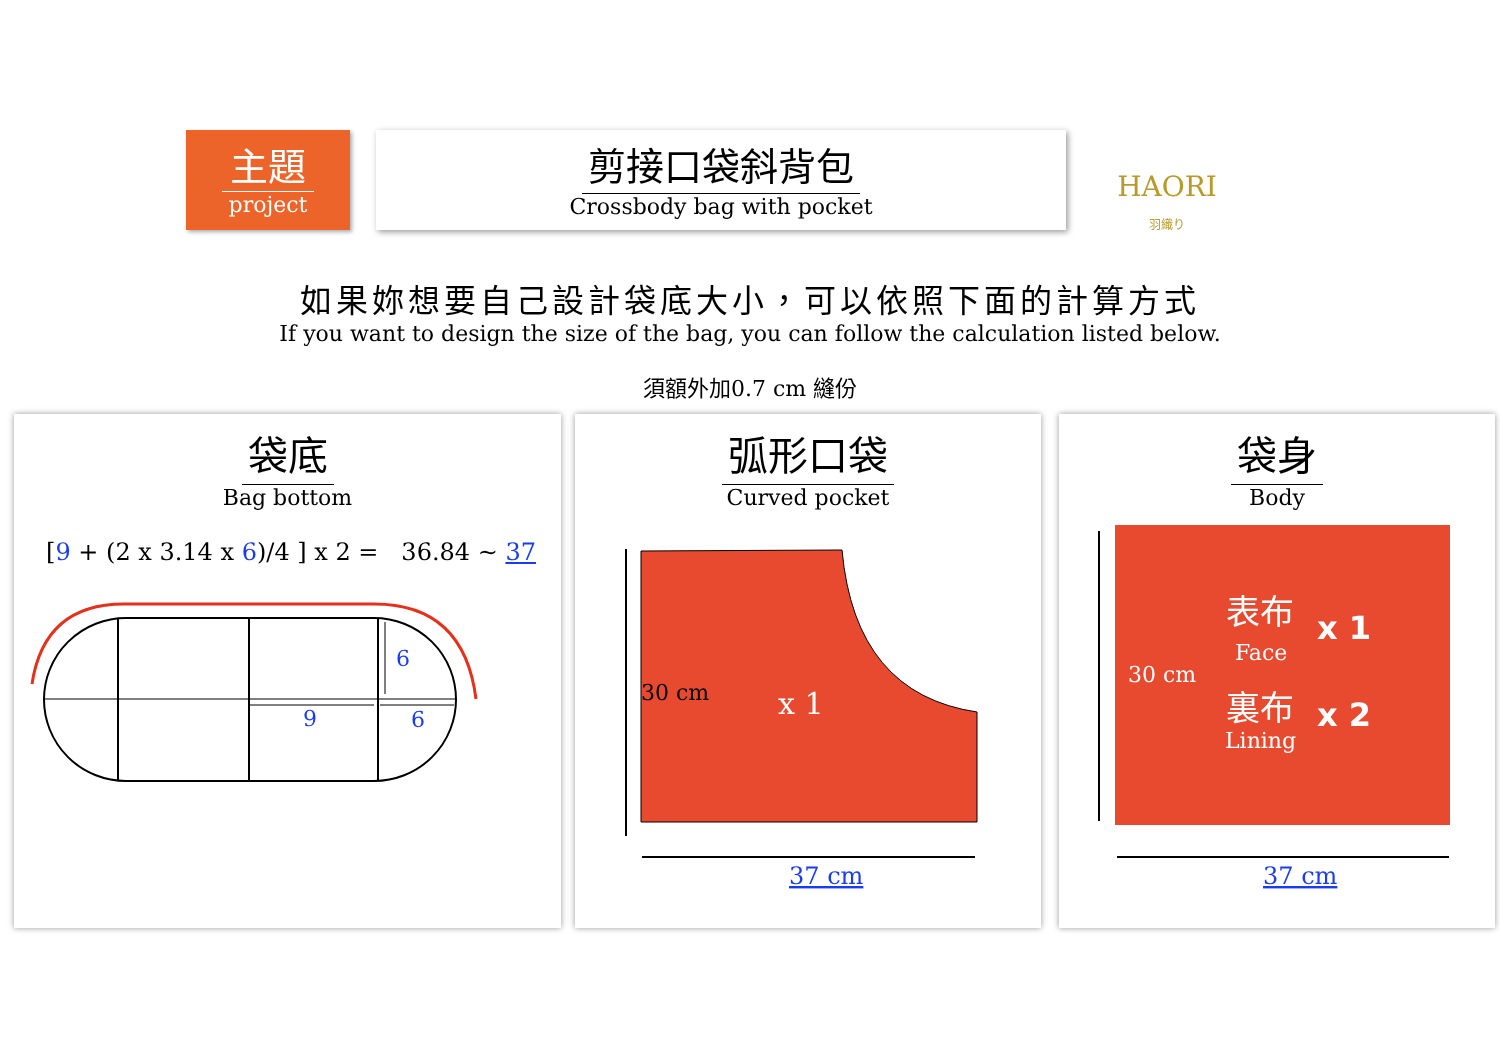主題
project
剪接口袋斜背包
Crossbody bag with pocket
HAORI
羽織り
如果妳想要自己設計袋底大小，可以依照下面的計算方式
If you want to design the size of the bag, you can follow the calculation listed below.
須額外加0.7 cm 縫份
袋底
Bag bottom
[9 + (2 x 3.14 x 6)/4 ] x 2 = 36.84 ~ 37
6
9
6
弧形口袋
Curved pocket
30 cm
x 1
37 cm
袋身
Body
30 cm
表布
Face
x 1
裏布
Lining
x 2
37 cm